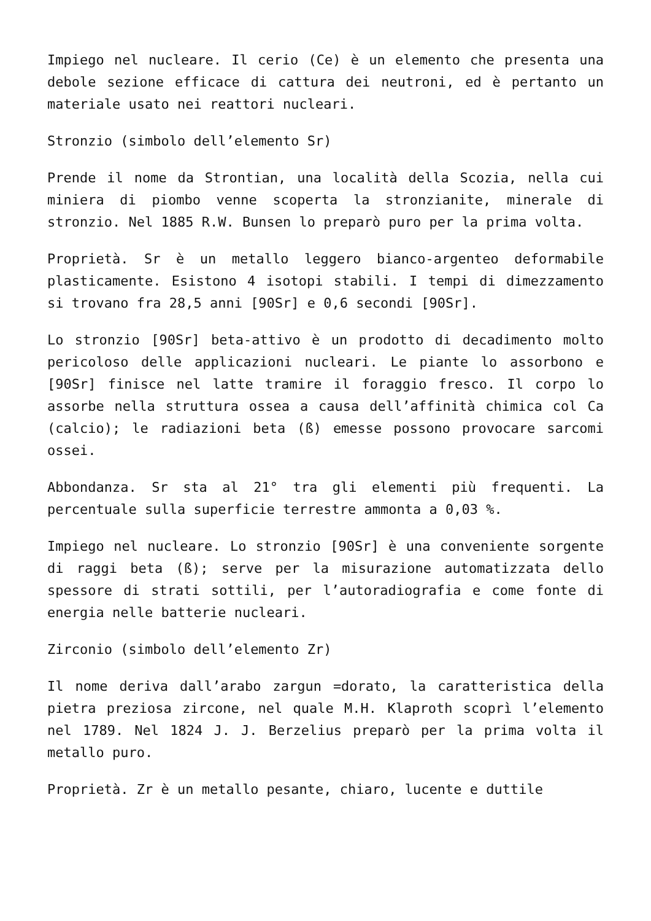Impiego nel nucleare. Il cerio (Ce) è un elemento che presenta una debole sezione efficace di cattura dei neutroni, ed è pertanto un materiale usato nei reattori nucleari.
Stronzio (simbolo dell’elemento Sr)
Prende il nome da Strontian, una località della Scozia, nella cui miniera di piombo venne scoperta la stronzianite, minerale di stronzio. Nel 1885 R.W. Bunsen lo preparò puro per la prima volta.
Proprietà. Sr è un metallo leggero bianco-argenteo deformabile plasticamente. Esistono 4 isotopi stabili. I tempi di dimezzamento si trovano fra 28,5 anni [90Sr] e 0,6 secondi [90Sr].
Lo stronzio [90Sr] beta-attivo è un prodotto di decadimento molto pericoloso delle applicazioni nucleari. Le piante lo assorbono e [90Sr] finisce nel latte tramire il foraggio fresco. Il corpo lo assorbe nella struttura ossea a causa dell’affinità chimica col Ca (calcio); le radiazioni beta (ß) emesse possono provocare sarcomi ossei.
Abbondanza. Sr sta al 21° tra gli elementi più frequenti. La percentuale sulla superficie terrestre ammonta a 0,03 %.
Impiego nel nucleare. Lo stronzio [90Sr] è una conveniente sorgente di raggi beta (ß); serve per la misurazione automatizzata dello spessore di strati sottili, per l’autoradiografia e come fonte di energia nelle batterie nucleari.
Zirconio (simbolo dell’elemento Zr)
Il nome deriva dall’arabo zargun =dorato, la caratteristica della pietra preziosa zircone, nel quale M.H. Klaproth scoprì l’elemento nel 1789. Nel 1824 J. J. Berzelius preparò per la prima volta il metallo puro.
Proprietà. Zr è un metallo pesante, chiaro, lucente e duttile